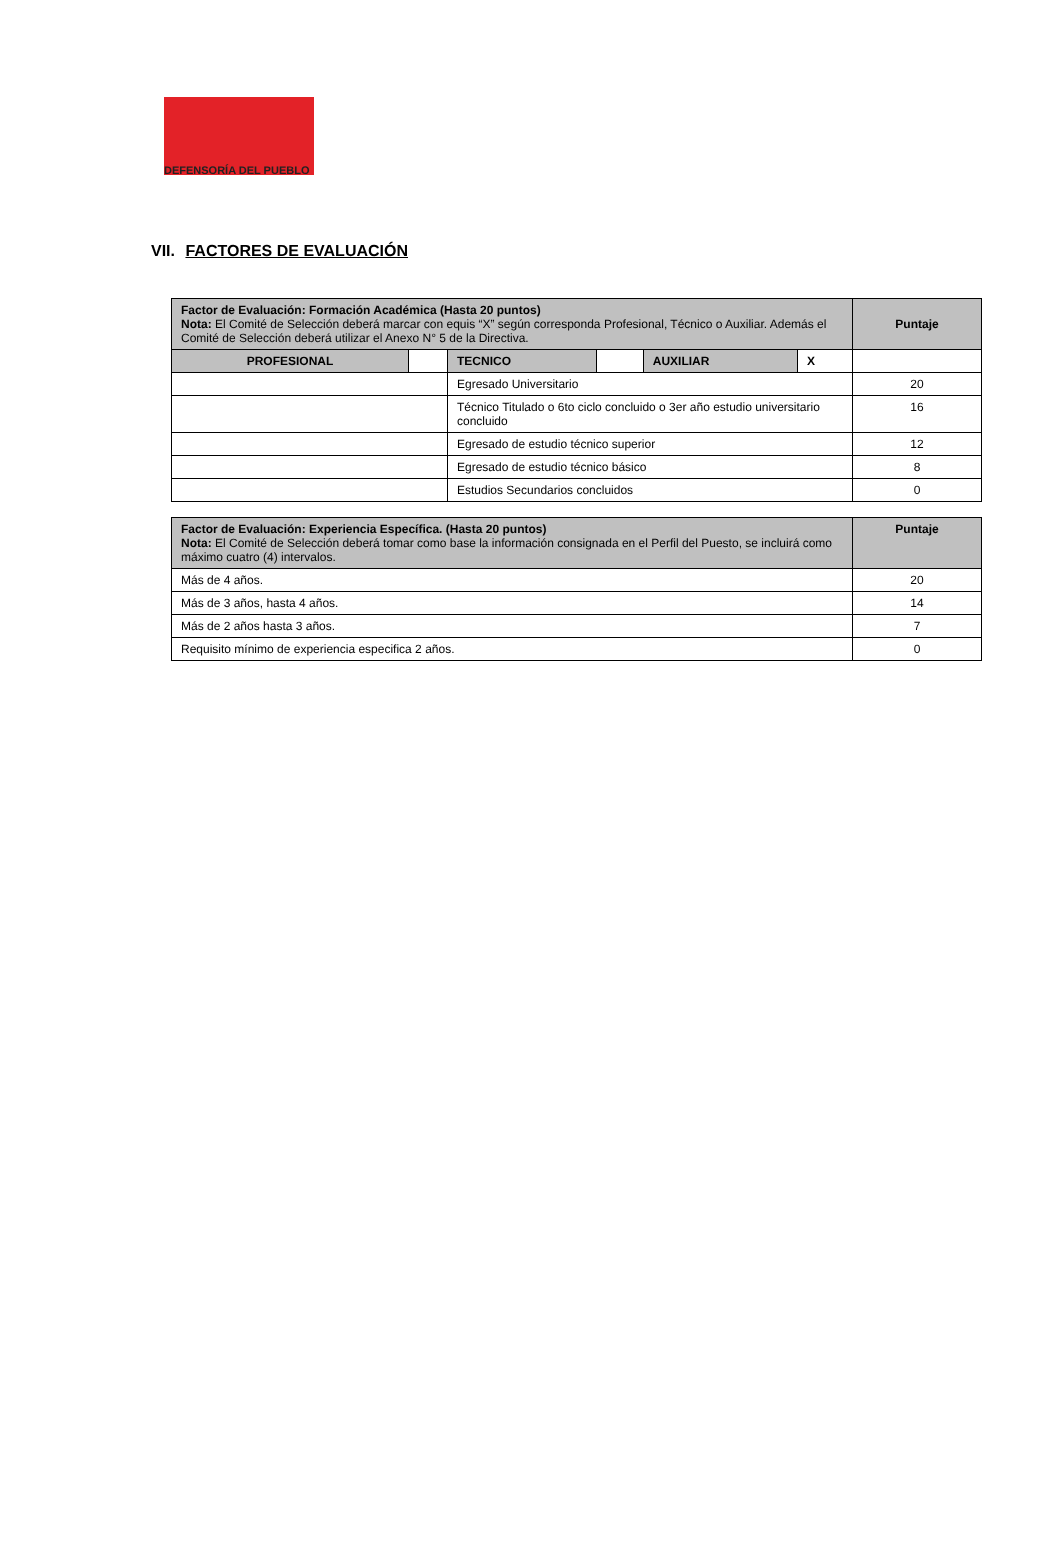DEFENSORÍA DEL PUEBLO
VII. FACTORES DE EVALUACIÓN
| Factor de Evaluación: Formación Académica (Hasta 20 puntos) Nota: El Comité de Selección deberá marcar con equis “X” según corresponda Profesional, Técnico o Auxiliar. Además el Comité de Selección deberá utilizar el Anexo N° 5 de la Directiva. | | | | | | Puntaje |
| PROFESIONAL | | TECNICO | | AUXILIAR | X | |
| | | Egresado Universitario | | | | 20 |
| | | Técnico Titulado o 6to ciclo concluido o 3er año estudio universitario concluido | | | | 16 |
| | | Egresado de estudio técnico superior | | | | 12 |
| | | Egresado de estudio técnico básico | | | | 8 |
| | | Estudios Secundarios concluidos | | | | 0 |
| Factor de Evaluación: Experiencia Específica. (Hasta 20 puntos) Nota: El Comité de Selección deberá tomar como base la información consignada en el Perfil del Puesto, se incluirá como máximo cuatro (4) intervalos. | Puntaje |
| Más de 4 años. | 20 |
| Más de 3 años, hasta 4 años. | 14 |
| Más de 2 años hasta 3 años. | 7 |
| Requisito mínimo de experiencia especifica 2 años. | 0 |